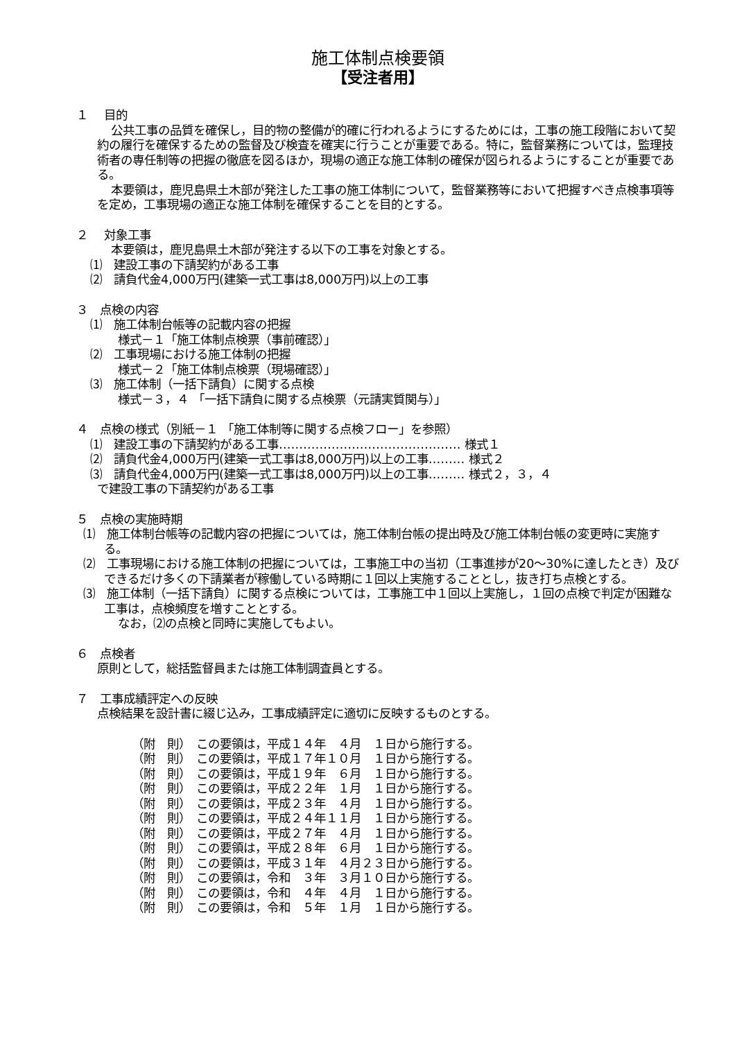施工体制点検要領
【受注者用】
１　 目的
公共工事の品質を確保し，目的物の整備が的確に行われるようにするためには，工事の施工段階において契約の履行を確保するための監督及び検査を確実に行うことが重要である。特に，監督業務については，監理技術者の専任制等の把握の徹底を図るほか，現場の適正な施工体制の確保が図られるようにすることが重要である。
本要領は，鹿児島県土木部が発注した工事の施工体制について，監督業務等において把握すべき点検事項等を定め，工事現場の適正な施工体制を確保することを目的とする。
２　 対象工事
本要領は，鹿児島県土木部が発注する以下の工事を対象とする。
⑴　建設工事の下請契約がある工事
⑵　請負代金4,000万円(建築一式工事は8,000万円)以上の工事
３　点検の内容
⑴　施工体制台帳等の記載内容の把握
様式－１「施工体制点検票（事前確認）」
⑵　工事現場における施工体制の把握
様式－２「施工体制点検票（現場確認）」
⑶　施工体制（一括下請負）に関する点検
様式－３，４ 「一括下請負に関する点検票（元請実質関与）」
４　点検の様式（別紙－１ 「施工体制等に関する点検フロー」を参照）
⑴　建設工事の下請契約がある工事……………………………………… 様式１
⑵　請負代金4,000万円(建築一式工事は8,000万円)以上の工事……… 様式２
⑶　請負代金4,000万円(建築一式工事は8,000万円)以上の工事……… 様式２，３，４
で建設工事の下請契約がある工事
５　点検の実施時期
⑴　施工体制台帳等の記載内容の把握については，施工体制台帳の提出時及び施工体制台帳の変更時に実施する。
⑵　工事現場における施工体制の把握については，工事施工中の当初（工事進捗が20～30%に達したとき）及びできるだけ多くの下請業者が稼働している時期に１回以上実施することとし，抜き打ち点検とする。
⑶　施工体制（一括下請負）に関する点検については，工事施工中１回以上実施し，１回の点検で判定が困難な工事は，点検頻度を増すこととする。
なお，⑵の点検と同時に実施してもよい。
６　点検者
原則として，総括監督員または施工体制調査員とする。
７　工事成績評定への反映
点検結果を設計書に綴じ込み，工事成績評定に適切に反映するものとする。
（附　則）　この要領は，平成１４年　４月　１日から施行する。
（附　則）　この要領は，平成１７年１０月　１日から施行する。
（附　則）　この要領は，平成１９年　６月　１日から施行する。
（附　則）　この要領は，平成２２年　１月　１日から施行する。
（附　則）　この要領は，平成２３年　４月　１日から施行する。
（附　則）　この要領は，平成２４年１１月　１日から施行する。
（附　則）　この要領は，平成２７年　４月　１日から施行する。
（附　則）　この要領は，平成２８年　６月　１日から施行する。
（附　則）　この要領は，平成３１年　４月２３日から施行する。
（附　則）　この要領は，令和　３年　３月１０日から施行する。
（附　則）　この要領は，令和　４年　４月　１日から施行する。
（附　則）　この要領は，令和　５年　１月　１日から施行する。